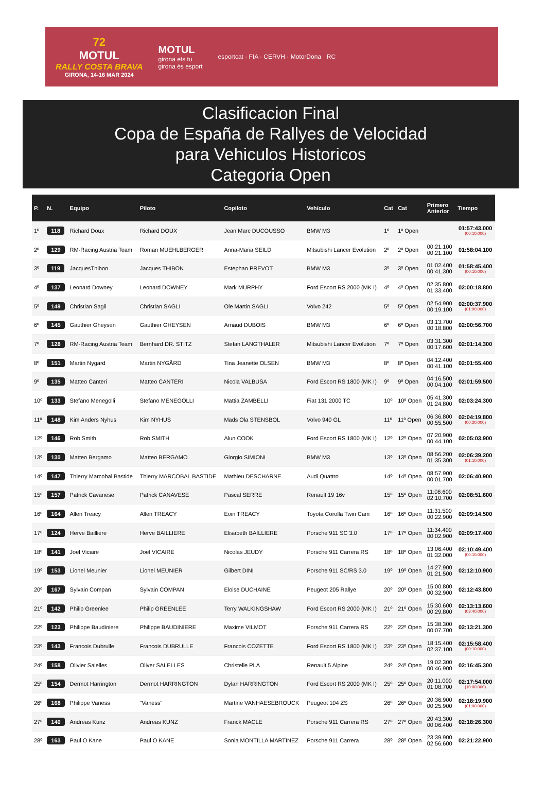72
MOTUL
RALLY COSTA BRAVA
GIRONA, 14-16 MAR 2024
MOTUL
girona ets tu
girona és esport
esportcat · FIA · CERVH · MotorDona · RC
Clasificacion Final
Copa de España de Rallyes de Velocidad
para Vehiculos Historicos
Categoria Open
| P. | N. | Equipo | Piloto | Copiloto | Vehículo | Cat | Cat | Primero Anterior | Tiempo |
| --- | --- | --- | --- | --- | --- | --- | --- | --- | --- |
| 1º | 118 | Richard Doux | Richard DOUX | Jean Marc DUCOUSSO | BMW M3 | 1º | 1º Open | | 01:57:43.000 (00:10.000) |
| 2º | 129 | RM-Racing Austria Team | Roman MUEHLBERGER | Anna-Maria SEILD | Mitsubishi Lancer Evolution | 2º | 2º Open | 00:21.100 00:21.100 | 01:58:04.100 |
| 3º | 119 | JacquesThibon | Jacques THIBON | Estephan PREVOT | BMW M3 | 3º | 3º Open | 01:02.400 00:41.300 | 01:58:45.400 (00:10.000) |
| 4º | 137 | Leonard Downey | Leonard DOWNEY | Mark MURPHY | Ford Escort RS 2000 (MK I) | 4º | 4º Open | 02:35.800 01:33.400 | 02:00:18.800 |
| 5º | 149 | Christian Sagli | Christian SAGLI | Ole Martin SAGLI | Volvo 242 | 5º | 5º Open | 02:54.900 00:19.100 | 02:00:37.900 (01:00.000) |
| 6º | 145 | Gauthier Gheysen | Gauthier GHEYSEN | Arnaud DUBOIS | BMW M3 | 6º | 6º Open | 03:13.700 00:18.800 | 02:00:56.700 |
| 7º | 128 | RM-Racing Austria Team | Bernhard DR. STITZ | Stefan LANGTHALER | Mitsubishi Lancer Evolution | 7º | 7º Open | 03:31.300 00:17.600 | 02:01:14.300 |
| 8º | 151 | Martin Nygard | Martin NYGÅRD | Tina Jeanette OLSEN | BMW M3 | 8º | 8º Open | 04:12.400 00:41.100 | 02:01:55.400 |
| 9º | 135 | Matteo Canteri | Matteo CANTERI | Nicola VALBUSA | Ford Escort RS 1800 (MK I) | 9º | 9º Open | 04:16.500 00:04.100 | 02:01:59.500 |
| 10º | 133 | Stefano Menegolli | Stefano MENEGOLLI | Mattia ZAMBELLI | Fiat 131 2000 TC | 10º | 10º Open | 05:41.300 01:24.800 | 02:03:24.300 |
| 11º | 148 | Kim Anders Nyhus | Kim NYHUS | Mads Ola STENSBOL | Volvo 940 GL | 11º | 11º Open | 06:36.800 00:55.500 | 02:04:19.800 (00:20.000) |
| 12º | 146 | Rob Smith | Rob SMITH | Alun COOK | Ford Escort RS 1800 (MK I) | 12º | 12º Open | 07:20.900 00:44.100 | 02:05:03.900 |
| 13º | 130 | Matteo Bergamo | Matteo BERGAMO | Giorgio SIMIONI | BMW M3 | 13º | 13º Open | 08:56.200 01:35.300 | 02:06:39.200 (01:10.000) |
| 14º | 147 | Thierry Marcobal Bastide | Thierry MARCOBAL BASTIDE | Mathieu DESCHARNE | Audi Quattro | 14º | 14º Open | 08:57.900 00:01.700 | 02:06:40.900 |
| 15º | 157 | Patrick Cavanese | Patrick CANAVESE | Pascal SERRE | Renault 19 16v | 15º | 15º Open | 11:08.600 02:10.700 | 02:08:51.600 |
| 16º | 164 | Allen Treacy | Allen TREACY | Eoin TREACY | Toyota Corolla Twin Cam | 16º | 16º Open | 11:31.500 00:22.900 | 02:09:14.500 |
| 17º | 124 | Herve Bailliere | Herve BAILLIERE | Elisabeth BAILLIERE | Porsche 911 SC 3.0 | 17º | 17º Open | 11:34.400 00:02.900 | 02:09:17.400 |
| 18º | 141 | Joel Vicaire | Joel VICAIRE | Nicolas JEUDY | Porsche 911 Carrera RS | 18º | 18º Open | 13:06.400 01:32.000 | 02:10:49.400 (00:10.000) |
| 19º | 153 | Lionel Meunier | Lionel MEUNIER | Gilbert DINI | Porsche 911 SC/RS 3.0 | 19º | 19º Open | 14:27.900 01:21.500 | 02:12:10.900 |
| 20º | 167 | Sylvain Compan | Sylvain COMPAN | Eloise DUCHAINE | Peugeot 205 Rallye | 20º | 20º Open | 15:00.800 00:32.900 | 02:12:43.800 |
| 21º | 142 | Philip Greenlee | Philip GREENLEE | Terry WALKINGSHAW | Ford Escort RS 2000 (MK I) | 21º | 21º Open | 15:30.600 00:29.800 | 02:13:13.600 (03:40.000) |
| 22º | 123 | Philippe Baudiniere | Philippe BAUDINIERE | Maxime VILMOT | Porsche 911 Carrera RS | 22º | 22º Open | 15:38.300 00:07.700 | 02:13:21.300 |
| 23º | 143 | Francois Dubrulle | Francois DUBRULLE | Francois COZETTE | Ford Escort RS 1800 (MK I) | 23º | 23º Open | 18:15.400 02:37.100 | 02:15:58.400 (00:10.000) |
| 24º | 158 | Olivier Salelles | Oliver SALELLES | Christelle PLA | Renault 5 Alpine | 24º | 24º Open | 19:02.300 00:46.900 | 02:16:45.300 |
| 25º | 154 | Dermot Harrington | Dermot HARRINGTON | Dylan HARRINGTON | Ford Escort RS 2000 (MK I) | 25º | 25º Open | 20:11.000 01:08.700 | 02:17:54.000 (10:00.000) |
| 26º | 168 | Philippe Vaness | "Vaness" | Martine VANHAESEBROUCK | Peugeot 104 ZS | 26º | 26º Open | 20:36.900 00:25.900 | 02:18:19.900 (01:00.000) |
| 27º | 140 | Andreas Kunz | Andreas KUNZ | Franck MACLE | Porsche 911 Carrera RS | 27º | 27º Open | 20:43.300 00:06.400 | 02:18:26.300 |
| 28º | 163 | Paul O Kane | Paul O KANE | Sonia MONTILLA MARTINEZ | Porsche 911 Carrera | 28º | 28º Open | 23:39.900 02:56.600 | 02:21:22.900 |